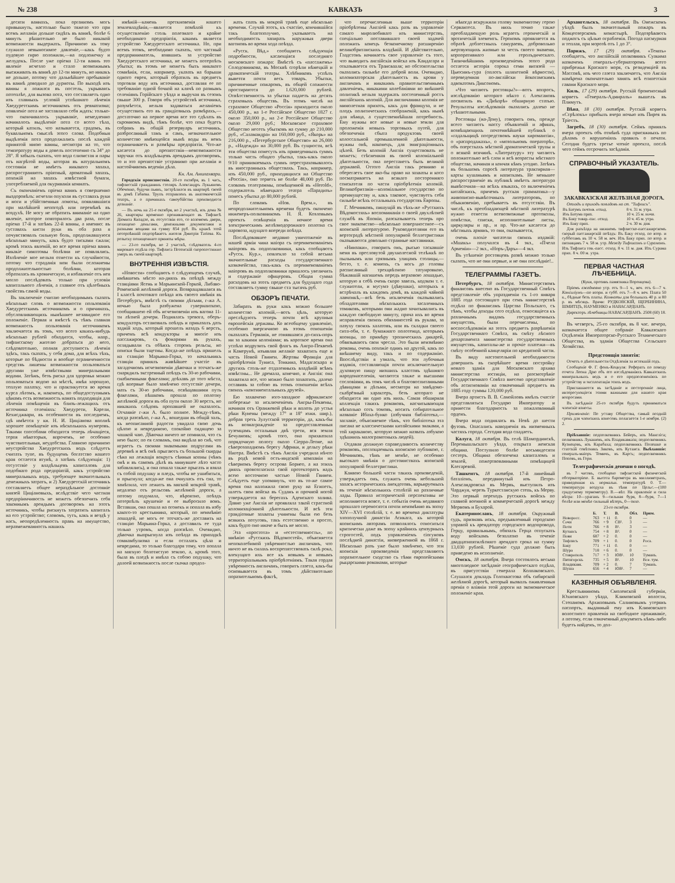№ 238 КАВКАЗЪ 3
десяти ваннахъ, пока организмъ могъ привыкнуть, настолько было тяжело что при всемъ желаніи дольше сидѣть въ ваннѣ, болѣе 6 минутъ рѣшительно не было никакой возможности выдержать. Причиною къ тому служило невыносимое давленіе,—какъ будто пудовую гирю положили,—на подложечку и желудокъ. После уже пріема 12-ти ваннъ это явленіе исчезло и стало возможнымъ высиживать въ ваннѣ до 12-ти минутъ, но никакъ не дольше, потому что дальнѣйшее пребываніе въ ваннѣ доводило до дурноты. По выходѣ изъ ванны я ложился въ постель, укрываясь потеплѣе, для вызова пота, что составляетъ одно изъ главныхъ условій успѣшнаго лѣченія Хведуретскимъ источникомъ отъ ревматизма; появленіе пота не заставляло себя ждать: только-что окончивалось укрываніе, немедленно начиналось выдѣленіе пота со всего тѣла, который катилъ, что называется, градомъ, въ буквальномъ смыслѣ этого слова. Подобныя выдѣленія пота продолжались послѣ каждой принятой мною ванны, несмотря на то, что температуру воды я довелъ постепенно съ 34° до 28°. Я забылъ сказать, что вода слизистая и пары отъ нагрѣтой воды, которая въ натуральномъ состояніи не имѣетъ никакого запаха, распространяютъ пріятный, ароматный запахъ, похожій на запахъ извѣстной бумаги, употребляемой для окуриванія комнатъ.
Съ окончаніемъ пріема ваннъ я совершенно выздоровѣлъ: исчезли опухоли въ суставахъ руки и ноги и убійственныя ломоты, появлявшіяся при малѣйшей непогодѣ или перемѣнѣ въ воздухѣ. Не могу не обратить вниманіе на одно явленіе, которое повторилось два раза, после пріема 17-й и затѣмъ 22-й ванны, а именно: въ суставахъ кисти руки въ оба раза я почувствовалъ сильную боль, продолжавшуюся нѣсколько минутъ, какъ будто тисками сжали; кромѣ этихъ явленій, во все время пріема ваннъ никакіе симптомы болѣзни не появлялись. Излѣченіе мое нельзя отнести къ случайности, потому что страданія мои были осложнены продолжительностью болѣзни, которая обратилась въ хроническую, и избавленіе отъ нея могло послѣдовать только при условіи капитального лѣченія, а главное отъ цѣлебныхъ свойствъ самой воды.
Въ заключеніе считаю необходимымъ сказать нѣсколько словъ о возможности пользованія Хведуретскимъ источникомъ и о причинахъ, обусловливающихъ нынѣшнее незавидное его положеніе. Первая и вмѣстѣ съ тѣмъ главная возможность пользованія источникомъ заключается въ томъ, что всего какихъ-нибудь нѣсколько рублей обходится, чтобы, напр., тифлисскому жителю добраться до него, слѣдовательно, полная доступность лѣченія здѣсь, такъ сказать, у себя дома, для всѣхъ тѣхъ, которые по бѣдности и вообще ограниченности средствъ лишены возможности пользоваться другими уже извѣстными минеральными водами. Затѣмъ, безъ риска для здоровья можно пользоваться водою на мѣстѣ, имѣя хорошую, теплую палатку, что и практикуется во время курса лѣтомъ, и, наконецъ, по общедоступнымъ цѣнамъ есть возможность нанять подходящія для лѣченія помѣщенія въ близъ-лежащихъ отъ источника селеніяхъ: Хведурети, Карели, Кехисджвари, въ особенности въ последнемъ, гдѣ имѣется у кн. Н. И. Цицiанова вполнѣ хорошее помѣщеніе изъ нѣсколькихъ нумеровъ. Такими способами обходятся теперь лѣчащіеся, терпя нѣкоторыя, впрочемъ, не особенно чувствительныя, неудобства. Главною причиною неустройства Хведуретскихъ водъ слѣдуетъ считать тупе, въ будущемъ богатство нашего края остается втунѣ, а затѣмъ слѣдующія: 1) отсутствіе у владѣльцевъ капиталовъ для подобнаго рода предпріятій, какъ устройство минеральныхъ водъ, требующее значительныхъ денежныхъ затратъ, и 2) Хведуретскій источникъ составляетъ общее нераздѣльное достояніе князей Цицiановыхъ, вслѣдствіе чего частная предпріимчивость не можетъ обезпечить себя законнымъ арендымъ договоромъ на этотъ источникъ, чтобы рискнуть затратить капиталъ на его устройство; словомъ, тутъ, какъ и вездѣ у насъ, неопредѣленность правъ на имущество, неразмежеванность нашихъ
имѣній—камень преткновенія нашего землевладѣнія,—является помѣхой къ осуществленію столь полезнаго и крайне необходимаго предпріятія, какимъ является устройство Хведуретскаго источника. Но, при всемъ этомъ, необходимо сказать, что частный предприниматель, взявшись за устройство Хведуретскаго источника, не можетъ потерпѣть убытка; въ этомъ не можетъ быть никакого сомнѣнія, если, например, указать на барыши одного еврея, который обратилъ въ предметъ торговли воду изъ источника, доставляя ее по требованію одной бочкой на клячѣ по разнымъ селеніямъ Горійскаго уѣзда и выручая въ сезонъ свыше 300 р. Говоря объ устройствѣ источника, разумѣется, нельзя задаваться желаніемъ осуществить его въ грандіозныхъ размѣрахъ,—достаточно на первое время все это сдѣлать въ скромномъ видѣ, тѣмъ болѣе, что пока будетъ собранъ въ общій резервуаръ источникъ, разбросанный тамъ и самъ, незначительное количество имѣющейся нынѣ воды въ немъ ограничиваетъ и размѣры предпріятія. Что-же касается до препятствія—невозможности заручки отъ владѣльцевъ арендымъ договоромъ, то и это препятствіе устранимо при желаніи и настойчивомъ веденіи дѣла.
Кн. Ам. Амилахвари.
Городскія происшествія. 20-го октября, въ 1 часъ, тифлисскій гражданинъ столяръ Александръ Лукьяновъ Обеченко, будучи пьянъ, застрѣлился въ квартирѣ своей въ домѣ Габаева. Трупъ отправленъ въ анатомическій театръ, а о причинахъ самоубійства производится дознаніе.
— Въ ночь на 21-е октября, во 2 участкѣ, изъ дома № 26, квартиры временно проживающаго въ Тифлисѣ Діомита Кизадзе, въ отсутствіи его, со взломомъ двери, похищено деньгами, денежными документами и разными вещами на сумму 854 руб. Въ кражѣ этой потерпѣвшій подозрѣваетъ жителя Дмитрія Татіева. Къ розыску похищеннаго приняты мѣры.
— 23-го октября, во 2 участкѣ, слѣдователь 4-го мироваго отдѣла гор. Тифлиса Потенскій скоропостижно умеръ въ своей квартирѣ.
ВНУТРЕННІЯ ИЗВѢСТІЯ.
«Новости» сообщаютъ о слѣдующемъ случаѣ, имѣвшемъ мѣсто на-дняхъ въ поѣздѣ между станціями Ясень и Марьинской-Горкой, Либаво-Роменской желѣзной дороги. Возвращавшаяся въ I классѣ почтоваго поѣзда изъ своего имѣнія въ Петербургъ, вмѣстѣ съ своими дѣтьми, г-жа А. ночью была разбужена гувернанткою, сообщившею ей объ исчезновеніи изъ вагона 11-ти лѣтней дочери. Поднялась тревога, оберъ-кондукторъ остановилъ поѣздъ и приказалъ дать задній ходъ, который прошелъ назадъ 6 верстъ, причемъ всѣ кондукторы и многіе изъ пассажировъ, съ фонарями въ рукахъ, оглядывали съ обѣихъ сторонъ рельсы, но поиски были тщетны. Когда-же поѣздъ пришелъ на станцію Марьина-Горка, то начальникъ станціи принялъ живѣйшее участіе въ загадочномъ исчезновеніи дѣвочки и тотчасъ-же снарядилъ экстренный поѣздъ съ 30-ю рабочими, снабженными факелами; доѣхавъ до того мѣста, гдѣ впервые было замѣчено отсутствіе дочери, мать съ 30-ю рабочими, освѣщавшими путь факелами, пѣшкомъ прошла по полотну желѣзной дороги въ оба пути около 30 верстъ, но никакихъ слѣдовъ пропавшей не оказалось. Отчаяніе г-жи А. было полное. Между-тѣмъ, когда разсвѣло, г-жа А., вошедши въ общій залъ, къ неописанной радости увидала свою дочь цѣлою и невредимою, спокойно сидящею за чашкой чаю. Дѣвочка ничего не помнила, что съ нею было; по ея словамъ, она видѣла во снѣ, что играетъ съ своими знакомыми подругами въ деревнѣ и всѣ онѣ прыгаютъ съ большой скирды сѣна на лежащія вокругъ сѣнныя копны (чѣмъ онѣ и въ самомъ дѣлѣ въ минувшее лѣто часто забавлялись), и она пошла также прыгать и взяла съ собой подушку и пледъ, чтобы не ушибиться, и прыгнула; когда-же она очнулась отъ сна, то замѣтила, что лежитъ въ мягкой мокрой травѣ, недалеко отъ рельсовъ желѣзной дороги, а потому подумала, что, вѣроятно, поѣздъ потерпѣлъ крушеніе и ее выбросило вонъ. Вставши, она пошла на огонекъ и попала въ избу какого-то крестьянина, который, по неимѣнію лошадей, не могъ ее тотчасъ-же доставить на станцію Марьина-Горка, а доставилъ ее туда только утромъ, когда разсвѣло. Очевидно, дѣвочка выпрыгнула изъ поѣзда въ припадкѣ сомнамбулизма и если осталась цѣла и невредима, то только благодаря тому, что попала на мягкую болотистую землю, а, кромѣ того, была въ пледѣ и имѣла съ собою подушку, что далоей возможность после скачка продол-
жать спать въ мокрой травѣ еще нѣсколько времени. Случай этотъ, къ счастію, кончившійся такъ благополучно, указываетъ на необходимость запирать наружныя двери вагоновъ во время хода поѣзда.
«Русск. Вѣд.» сообщаютъ слѣдующія подробности, касающіяся последняго московскаго пожара: Вмѣстѣ съ «пассажемъ» Солодовникова, въ Москвѣ сгорѣли нѣмецкій и драматическій театры. Хлѣбниковъ успѣлъ вывезти почти весь товаръ. Убытки, причиненные пожаромъ, въ общей сложности простираются до 1.620,000 рублей. Отвѣтственность за убытки падаетъ на десять страховыхъ обществъ. Въ этомъ числѣ на страховое Общество «Россія» приходится около 450,000 р., на 1-е Россійское Общество 1827 г. около 350,000 р., на 2-е Россійское Общество около 29,000 руб.; Московское страховое Общество несетъ убытковъ на сумму до 210,000 руб., «Саламандра» на 160,000 руб., «Якорь» на 216,000 р., «Петербургское Общество» на 26,000 р., «Надежда» на 30,000 руб. Въ сущности, всѣ эти общества понесутъ изъ приведенныхъ суммъ только часть общаго убытка, такъ-какъ около 9/10 принимаемыхъ суммъ перестраховывалось въ иностранныхъ обществахъ. Такъ, например, изъ 450,000 руб., приходящихся на Общество «Россія», оно теряетъ не болѣе 48,000 руб. По словамъ телеграммы, помѣщенной въ «Herold», содержатель нѣмецкаго театра «Парадизъ» понесъ убытка до 80,000 рублей.
По словамъ «Нов. Врем.», въ непродолжительномъ времени будетъ окончено инженеръ-полковникомъ Н. Я. Козловымъ проектъ освѣщенія въ ночное время электрическимъ желѣзнодорожнаго полотна съ паровоза, идущаго впереди поѣзда.
Послѣдовавшее недавно уничтоженіе въ нашей арміи чина маіора съ переименованіемъ маіоровъ въ подполковники, какъ сообщаютъ «Русск. Кур.», повлекло за собой весьма значительные расходы государственнаго казначейства, такъ-какъ съ переименованіемъ маіоровъ въ подполковники пришлось увеличить и содержаніе офицеровъ. Общая сумма расходовъ на этотъ предметъ для будущаго года составляетъ сумму свыше ста тысячъ руб.
ОБЗОРЪ ПЕЧАТИ.
Забирать въ руки какъ можно большее количество колоній,—вотъ цѣль, которую преслѣдуютъ теперь почти всѣ крупныя европейскія державы. Ко всеобщему удивленію, особенно энергичною въ этомъ отношеніи оказалась Германія, не гонявшаяся до-сихъ-поръ ни за какими колоніями; въ короткое время она успѣла водрузить свой флагъ въ Ангра-Пеквенѣ и Камерунѣ, изъявляя желаніе захватить еще и часть Новой Гвинеи. Жертвы Франціи для пріобрѣтенія Туниса, Тонкина, Мадагаскара и другихъ столь-же отдаленныхъ владѣній всѣмъ извѣстны... Не дремала, конечно, и Англія: она захватила все, что можно было захватить, далеко оставивъ за собою въ этомъ отношеніи всѣхъ своихъ «континентальныхъ друзей».
Ею захвачено юго-западное африканское побережье за исключеніемъ Ангры-Пеквены, начиная отъ Оранжевой рѣки и вплоть до устья рѣки Кунены (между 17° и 18° южн. шир.), добрая треть Зулусской территоріи, да, какъ-бы въ вознагражденіе за предоставленныя туземцамъ остальныя двѣ трети, вся земля Бечуановъ; кромѣ того, она прихватила порядочную полосу около Сіерра-Леоне, на сѣверозападномъ берегу Африки, и дельту рѣки Нигера. Вмѣстѣ съ тѣмъ Англія учредила нѣчто въ родѣ новой остъ-индской компаніи на сѣверномъ берегу острова Борнео, а на этихъ дняхъ провозгласила свой протекторатъ надъ всею восточною частью Новой Гвинеи. Слѣдуетъ еще упомянуть, что въ то-же самое время она наложила свою руку на Египетъ, шлетъ свои войска въ Суданъ и прочной ногой утверждается на берегахъ Аденскаго залива. Давно уже Англія не проявляла такой страстной колонизаціонной дѣятельности. И всѣ эти грандіозные захваты учинены были ею безъ всякихъ потуговъ, такъ естественно и просто, какъ будто оно иначе и быть не могло.
Эта «простота» и «естественность», по мнѣнію «Русскихъ Вѣдомостей», объясняется непоколебимой увѣренностью англичанъ, что ничто не въ силахъ воспрепятствовать силѣ рока, влекущаго ихъ все къ новымъ и новымъ территоріальнымъ пріобрѣтеніямъ. Такая гордая увѣренность англичанъ, говоритъ газета, какъ-бы основывается въ томъ дѣйствительно поразительномъ фактѣ,
что перечисленныя выше территоріи пріобрѣтены Англіей какъ разъ въ управленіе самаго миролюбиваго изъ министерствъ, спеціально поставившаго своей задачей положить конецъ безконечному расширенію великобританскихъ владѣній. И дѣйствительно, Гладстонъ начинаетъ свое управленіе съ того, что выводитъ англійскія войска изъ Кандагара и отказывается отъ Трансвааля; но обстоятельства оказались сильнѣе его доброй воли. Очевидно, колонизаторская дѣятельность въ крови у англичанъ и никакимъ правительственнымъ давленіемъ, никакими колебаніями во внѣшней политикѣ нельзя задержать постепенный ростъ англійскихъ колоній. Для англичанина колонія не мимолетная прихоть, какъ для француза, и не плодъ политическихъ соображеній, какъ нынѣ для нѣмца, а существеннѣйшая потребность. Ему нужны все новые и новые земли для проложенія новыхъ торговыхъ путей, для обезпеченія сбыта продуктовъ своей колоссальной промышленной дѣятельности, нужны онѣ, наконецъ, для эмиграціонныхъ цѣлей. Безъ колоній Англія существовать не можетъ; стѣсненная въ своей колоніальной дѣятельности, она перестанетъ быть великой державой. Оттого Англія такъ ревниво и оберегаетъ свое яко-бы право на захваты и косо посматриваетъ на всякаго посторонняго соискателя по части пріобрѣтенія колоній. Великобританія—колоніальное государство по преимуществу и, какъ таковое, чувствуетъ себя сильнѣе всѣхъ остальныхъ государствъ Европы.
Г. Мечниковъ, пишущій въ тѣхъ-же «Русскихъ Вѣдомостяхъ» воспоминанія о своей двухлѣтней службѣ въ Японіи, разсказываетъ теперь про свое знакомство—нѣсколько поверхностное—съ японской литературою. Руководителями его въ вертоградѣ мѣстной популярной беллетристики оказываются довольно странные наставники.
«Нинзаки», говоритъ онъ, рысью таскавшіе меня въ пресловутой двухколесной телѣжкѣ по пыльнымъ или грязнымъ улицамъ столицы,—бетто, т. е. конюхъ, съ ногъ до головы расписанный трехцвѣтною татуировкою, бѣжавшій нагишемъ передъ верховою лошадью, которую я себѣ очень скоро завелъ, кодзкои т. е. служители, и мусумэ (дѣвушки), которыхъ я встрѣчалъ въ каждомъ домѣ, въ каждой чайной лавчонкѣ,—всѣ безъ исключенія оказывались обладателями нѣсколькихъ засаленныхъ томиковъ, которыми они жадно зачитывались въ каждую свободную минуту, пряча ихъ во время исправленія своихъ обязанностей въ рукава, за пазуху своихъ халатовъ, или въ складки своего сита-оби, т. е. бумажнаго полотенца, которымъ японцы, по примѣру тропическихъ дикарей, обвязываютъ свои чресла. Это были неизмѣнно романы, очень похожіе одинъ на другой, какъ по внѣшнему виду, такъ и по содержанію. Впослѣдствіи я узналъ, что эти лубочныя изданія, составляющія почти исключительную духовную пищу низшихъ классовъ здѣшняго народонаселенія, читаются также и высшими сословіями, въ томъ числѣ и благовоспитанными дѣвицами и дѣтьми, несмотря на завѣдомо-скабрёзный характеръ, безъ котораго не обходится ни одно изъ нихъ. Самая обширная коллекція такихъ романовъ, насчитывающая нѣсколько сотъ томовъ, носитъ собирательное названіе Ибаха-бунко (азбучная библіотека,—заглавіе, объясняемое тѣмъ, что библіотека эта писана не классическими китайскими знаками, а той хираканою, которую можно назвать азбукою здѣшнихъ малограмотныхъ людей).
Отдавая должную справедливость количеству романовъ, поглощаемыхъ японскою публикою, г. Мечниковъ, тѣмъ не менѣе, не особенно высокаго мнѣнія о достоинствахъ японской популярной беллетристики.
Канвою большей части такихъ произведеній, утверждаетъ онъ, служитъ очень небольшой запасъ историческихъ анекдотовъ, варьируемыхъ въ теченіе нѣсколькихъ столѣтій на различные лады. Правила исторической перспективы не исполняются вовсе, т. е. событія очень недавняго прошлаго переносятся почти неизмѣнно въ эпоху XIV—XVI столѣтій, т. е. во времена диктатуры злополучной династіи Асикага, къ которой японскимъ авторамъ позволялось относиться критически даже въ эпоху крайнихъ цензурныхъ строгостей, подъ управленіемъ сіогуновъ послѣдней династіи, низверженной въ 1868 г. Нѣсколько разъ уже было замѣчено, что эти японскія произведенія представляютъ поразительное сходство съ тѣми европейскими рыцарскими романами, которые
нѣкогда вскружили голову знаменитому герою Сервантеса. Въ нихъ точно также преобладающую роль играетъ героическій и эротическій элементъ. Героизмъ проявляется въ образѣ доблестныхъ самураевъ, добровольно жертвующихъ жизнью за честь своего знамени, корпоративнаго или геролъдическаго. Типичнѣйшимъ произведеніемъ этого рода остается исторія сорока семи витязей — Цьюсинъ-гура (оплотъ шляхетной вѣрности), переведенная по-англійски йокогамскимъ адвокатомъ Диксономъ.
«Что читаютъ ростовцы?»—вотъ вопросъ, изслѣдованію котораго нѣкто г. Алексановъ посвятилъ въ «Днѣпрѣ» обширную статью. Результаты изслѣдованія оказались далеко не утѣшительными.
Ростовцы (на-Дону), говоритъ онъ, прежде всего читаютъ массу объявленій и афишъ, возвѣщающихъ почтеннѣйшей публикѣ о «гадальщицѣ посредствомъ науки хиромантіи», о «распродажахъ», о «мозольномъ операторѣ», объ оперсткахъ мѣстной драматической трупы и о всякой всячинѣ. «Литературу» эту читаютъ положительно всѣ слои и всѣ возрасты мѣстнаго общества, начиная и кончая кѣмъ угодно. Затѣмъ въ большомъ спросѣ литература трактирная—карты кушаньямъ и напиткамъ. Не меньшее распространеніе въ публикѣ имѣетъ литература вывѣсочная—на всѣхъ языкахъ, со включеніемъ китайскихъ, причемъ русская грамматика—у живописно-вывѣсочныхъ литераторовъ, по обыкновенію, пребываетъ въ отсутствіи. Въ числѣ, къ преобладающей мѣстной литературѣ нужно отнести всевозможные протоколы, повѣстки, списки, исполнительные листы, циркуляры и пр., и пр. Что-же касается до мѣстныхъ армянъ, то они, оказывается,
очень плохіе читатели своихъ изданій: «Мшакъ» получался въ 4 экз., «Пчела Арменіи»—2 экз., «Норъ-Даръ»—4 экз.
Въ утѣшеніе ростовцевъ развѣ можно только сказать, что не они первые, и не они послѣдніе!..
ТЕЛЕГРАММЫ ГАЗЕТЪ.
Петербургъ, 18 октября. Министерствомъ финансовъ внесено въ Государственный Совѣтъ представленіе объ упраздненіи съ 1-го января 1885 года состоящаго при семъ министерствѣ отдѣла по финансамъ Царства Польскаго, съ тѣмъ, чтобы доходы сего отдѣла, относящіеся къ различнымъ видамъ государственныхъ имуществъ, были перечислены, по воспослѣдованіи на этотъ предметъ разрѣшенія Государственнаго Совѣта, въ смѣту лѣсного департамента министерства государственныхъ имуществъ, капиталы-же и прочіе платежи—въ смѣту особенной канцеляріи по кредитной части.
Въ виду настоятельной необходимости довершить въ скорѣйшее время постройку новаго зданія для Московскаго архива министерства юстиціи, на разсмотрѣніе Государственнаго Совѣта внесено представленіе объ ассигнованіи на означенный предметъ въ 1885 году суммы 120,000 руб.
Вчера артистъ В. В. Самойловъ имѣлъ счастіе представляться Государю Императору и принести благодарность за пожалованный орденъ.
Вчера вода поднялась въ Невѣ до шести футовъ. Опасались наводненія въ низменныхъ частяхъ города. Сегодня вода спадаетъ.
Калуга, 18 октября. Въ селѣ Шамординскѣ, Перемышльскаго уѣзда, открыта женская община. Поступило болѣе восьмидесяти сестеръ. Община обезпечена капиталомъ и землей, пожертвованными помѣщицей Клегаревой.
Ташкентъ, 18 октября. 17-й линейный баталіонъ, передвинутый изъ Петро-Александровска въ Мервъ, выступилъ изъ Чарджуя, черезъ Туркестанскую степь, къ Мерву. Это первый переходъ русскихъ войскъ по главной военной и коммерческой дорогѣ между Мервомъ и Бухарой.
Екатеринославъ, 18 октября. Окружный судъ, признавъ искъ, предъявленный городскою управой къ арендатору городского водопровода, Герцу, правильнымъ, обязалъ Герца отпускать воду войскамъ безплатно въ теченіе двадцатипятилѣтняго арендаго срока на сумму 13,030 рублей. Рѣшеніе суда должно быть приведено въ исполненіе.
Омскъ, 18 октября. Вчера состоялось весьма многолюдное засѣданіе географическаго отдѣла, въ присутствіи генерала Колпаковскаго. Слушался докладъ Голохвастова объ сибирской желѣзной дорогѣ, который вызвалъ оживленныя пренія о вліяніи этой дороги на экономическое положеніе края.
Архангельскъ, 18 октября. Въ Онежскомъ уѣздѣ былъ значительный пожаръ въ Концеозерскомъ монастырѣ. Подозрѣваютъ поджогъ съ цѣлью ограбленія. Погода пасмурная и теплая, при морозѣ отъ 1 до 3°.
Парижъ, 17 (29) октября. «Темпъ» сообщаетъ, что англійскій полковникъ Суакима назначенъ генералъ-губернаторомъ всего прибрежья Краснаго моря, съ резиденціей въ Массовѣ, изъ чего газета заключаетъ, что Англія намѣрена окончательно занять всѣ египетскія гавани Краснаго моря.
Киль, 17 (29) октября. Русскій броненосный корветъ «Генералъ-Адмиралъ» вышелъ въ Плимутъ.
Вѣна, 18 (30) октября. Русскій корветъ «Стрѣлокъ» прибылъ вчера ночью изъ Пирея въ Тріестъ.
Загребъ, 18 (30) октября. Сеймъ принялъ вчера проектъ объ отмѣнѣ суда присяжныхъ по дѣламъ о нарушеніяхъ правилъ о печати. Сегодня будетъ третье чтеніе проекта, послѣ чего сеймъ отсрочитъ засѣданія.
СПРАВОЧНЫЙ УКАЗАТЕЛЬ.
ЗАКАВКАЗСКАЯ ЖЕЛѢЗНАЯ ДОРОГА.
Отходъ и приходъ поѣздовъ на ст. "Тифлисъ".
| Въ Батумъ почтов. отход. | 8 ч. 31 м. утра. |
| Изъ Батума прих. | 10 ч. 25 м. ночи. |
| Въ Баку товар.-пас. отход. | 10 ч. 45 м. утра. |
| Изъ Баку прих. | 2 ч. 30 м. дня. |
Для разъѣзда на нижнемъ тифлисско-пассажирскомъ скорый пассажирскій поѣздъ: Въ Баку отход. по втор. и субботамъ въ 10 ч. 58 м. веч. Изъ Баку прих. по втор. и пятницамъ 7 ч. 58 м. утр. Между Тифлисомъ и Сурамомъ. Изъ Тифлиса тов.-пасс. отход. 8 ч. 11 м. дня. Изъ Сурама прих. 8 ч. 00 м. утра.
ПЕРВАЯ ЧАСТНАЯ ЛѢЧЕБНИЦА.
(Куки, противъ памятника Воронцова).
Пріемъ ежедневно утр. отъ 9—1 ч., веч. отъ 6—7 ч. Консиліумъ—по втори. и субб. отъ 7—8 ч. веч. Плата 50 к., бѣдные безъ платы. Комнаты для больныхъ 40 р. и 80 р. въ мѣсяцъ. Врачи: РУДКОВСКІЙ, ЩЕРБИНИНА, ШМИТЦЪ, НАУМЕНКО и НАВАСАРДІАНЪ.
Директоръ лѣчебницы НАВАСАРДІАНЪ. 2508 (60) 18.
Въ четвергъ, 25-го октября, въ 8 час. вечера, назначается общее собраніе Кавказскаго Отдѣленія Императорско-Русскаго Техническаго Общества, въ зданіи Общества Сельскаго Хозяйства.
Предстоящія занятія:
Отчетъ о дѣятельности Отдѣленія за истекшій годъ.
Сообщеніе Ф. Г. фонъ-Коцкуля: Рефератъ по поводу отчета Леона Дрю объ его изслѣдованіяхъ Кавказскихъ минеральныхъ водъ и о его предположеніяхъ по устройству и эксплоатаціи этихъ водъ.
Приглашаются въ засѣданіе и посторонніе лица, интересующіеся этими важными для нашего края вопросами.
Въ засѣданіе 25-го октября будутъ приниматься членскіе взносы.
Примѣчаніе: По уставу Общества, самый поздній срокъ для членскихъ взносовъ полагается 1-е ноября. (2) 2.
Пріѣхавшіе: подполковникъ Бейеръ, изъ Мангліса; полковникъ Лукашевъ, изъ Владикавказа; подполковникъ Кузнецовъ, изъ Карабаха; подполковникъ Полешко и статскій совѣтникъ Зиковъ, изъ Кутаиса. Выѣхавшіе: генералъ-маіоръ Томичъ, въ Карсъ; подполковникъ Поповъ, въ Гори.
Телеграфическія депеши о погодѣ.
въ 7 часовъ, сообщено тифлисской физической обсерваторіею. Б. высота барометра въ миллиметрахъ, приведенная къ нормальн. температурѣ 0. Т.—температура воздуха въ тѣни по Цельс.—(100 градусному термометру). В.—вѣт. На правленіе и сила вѣтра: 10—ураганъ 9—сильная буря, 8—буря, 7—1 болѣе или менѣе сильный вѣтеръ, 0—тихо.
23-го октября.
| | Б. | Т. | В. | Обл. | Прим. |
| --- | --- | --- | --- | --- | --- |
| Новоросс. | 763 | + 11 | 0. | 0 | — |
| Сочи | 766 | + 9 | СВ². | 3 | — |
| Поти | 766 | + 8 | В¹. | 3 | — |
| Кутаисъ | 754 | + 8 | В³. | 0 | — |
| Пови | 687 | + 2 | 0. | 0 | — |
| Тифлисъ | 709 | + 1 | 0. | 0 | Роса. |
| Баку | 771 | + 11 | 0. | 0 | — |
| Шура | 718 | + 6 | 0. | 0 | — |
| Ставрополь | 717 | + 3 | ЮВ¹. | 10 | Туманъ. |
| Пятигорскъ | 735 | + 5 | В¹. | 10 | Все. тум. |
| Владикавк. | 709 | + 2 | 0. | 7 | Туманъ. |
| Шуша | 656 | + 4 | ЮВ¹. | 7 | — |
КАЗЕННЫЯ ОБЪЯВЛЕНІЯ.
Крестьяниномъ Смоленской губерніи, Юхновскаго уѣзда, Климовской волости, Степаномъ Архиповымъ Салиновымъ утерянъ паспортъ, выданный ему изъ Климовскаго волостного правленія на свободное проживаніе, а потому, если означенный документъ кѣмъ-либо будетъ найденъ, то дол-